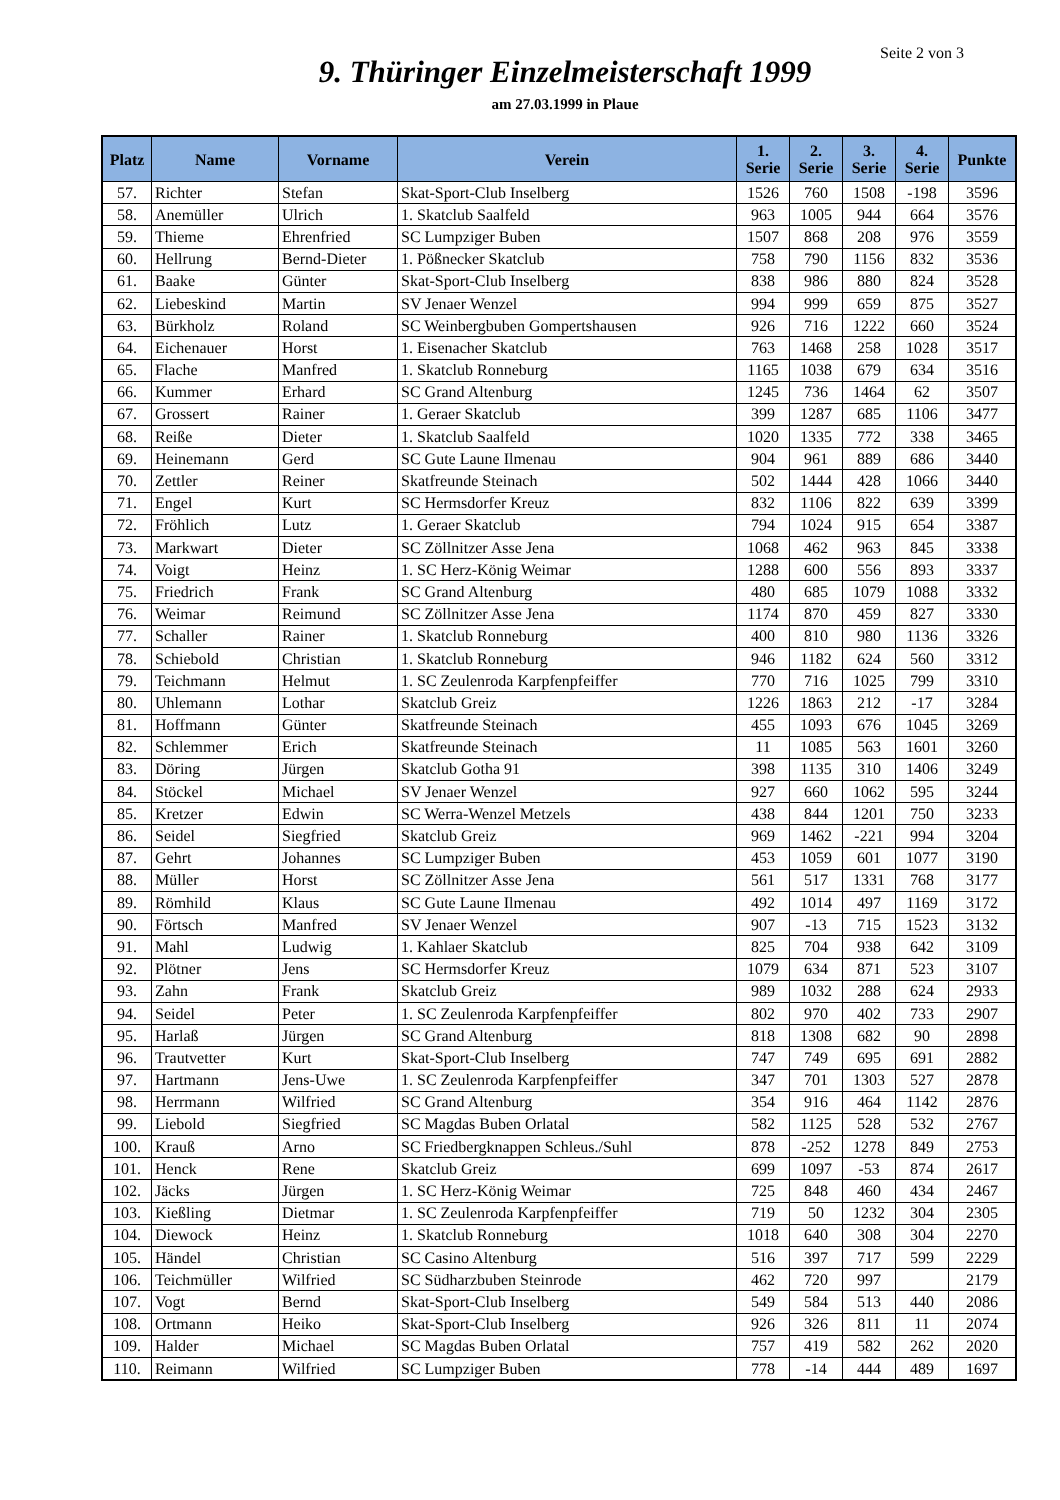Seite 2 von 3
9. Thüringer Einzelmeisterschaft 1999
am 27.03.1999 in Plaue
| Platz | Name | Vorname | Verein | 1. Serie | 2. Serie | 3. Serie | 4. Serie | Punkte |
| --- | --- | --- | --- | --- | --- | --- | --- | --- |
| 57. | Richter | Stefan | Skat-Sport-Club Inselberg | 1526 | 760 | 1508 | -198 | 3596 |
| 58. | Anemüller | Ulrich | 1. Skatclub Saalfeld | 963 | 1005 | 944 | 664 | 3576 |
| 59. | Thieme | Ehrenfried | SC Lumpziger Buben | 1507 | 868 | 208 | 976 | 3559 |
| 60. | Hellrung | Bernd-Dieter | 1. Pößnecker Skatclub | 758 | 790 | 1156 | 832 | 3536 |
| 61. | Baake | Günter | Skat-Sport-Club Inselberg | 838 | 986 | 880 | 824 | 3528 |
| 62. | Liebeskind | Martin | SV Jenaer Wenzel | 994 | 999 | 659 | 875 | 3527 |
| 63. | Bürkholz | Roland | SC Weinbergbuben Gompertshausen | 926 | 716 | 1222 | 660 | 3524 |
| 64. | Eichenauer | Horst | 1. Eisenacher Skatclub | 763 | 1468 | 258 | 1028 | 3517 |
| 65. | Flache | Manfred | 1. Skatclub Ronneburg | 1165 | 1038 | 679 | 634 | 3516 |
| 66. | Kummer | Erhard | SC Grand Altenburg | 1245 | 736 | 1464 | 62 | 3507 |
| 67. | Grossert | Rainer | 1. Geraer Skatclub | 399 | 1287 | 685 | 1106 | 3477 |
| 68. | Reiße | Dieter | 1. Skatclub Saalfeld | 1020 | 1335 | 772 | 338 | 3465 |
| 69. | Heinemann | Gerd | SC Gute Laune Ilmenau | 904 | 961 | 889 | 686 | 3440 |
| 70. | Zettler | Reiner | Skatfreunde Steinach | 502 | 1444 | 428 | 1066 | 3440 |
| 71. | Engel | Kurt | SC Hermsdorfer Kreuz | 832 | 1106 | 822 | 639 | 3399 |
| 72. | Fröhlich | Lutz | 1. Geraer Skatclub | 794 | 1024 | 915 | 654 | 3387 |
| 73. | Markwart | Dieter | SC Zöllnitzer Asse Jena | 1068 | 462 | 963 | 845 | 3338 |
| 74. | Voigt | Heinz | 1. SC Herz-König Weimar | 1288 | 600 | 556 | 893 | 3337 |
| 75. | Friedrich | Frank | SC Grand Altenburg | 480 | 685 | 1079 | 1088 | 3332 |
| 76. | Weimar | Reimund | SC Zöllnitzer Asse Jena | 1174 | 870 | 459 | 827 | 3330 |
| 77. | Schaller | Rainer | 1. Skatclub Ronneburg | 400 | 810 | 980 | 1136 | 3326 |
| 78. | Schiebold | Christian | 1. Skatclub Ronneburg | 946 | 1182 | 624 | 560 | 3312 |
| 79. | Teichmann | Helmut | 1. SC Zeulenroda Karpfenpfeiffer | 770 | 716 | 1025 | 799 | 3310 |
| 80. | Uhlemann | Lothar | Skatclub Greiz | 1226 | 1863 | 212 | -17 | 3284 |
| 81. | Hoffmann | Günter | Skatfreunde Steinach | 455 | 1093 | 676 | 1045 | 3269 |
| 82. | Schlemmer | Erich | Skatfreunde Steinach | 11 | 1085 | 563 | 1601 | 3260 |
| 83. | Döring | Jürgen | Skatclub Gotha 91 | 398 | 1135 | 310 | 1406 | 3249 |
| 84. | Stöckel | Michael | SV Jenaer Wenzel | 927 | 660 | 1062 | 595 | 3244 |
| 85. | Kretzer | Edwin | SC Werra-Wenzel Metzels | 438 | 844 | 1201 | 750 | 3233 |
| 86. | Seidel | Siegfried | Skatclub Greiz | 969 | 1462 | -221 | 994 | 3204 |
| 87. | Gehrt | Johannes | SC Lumpziger Buben | 453 | 1059 | 601 | 1077 | 3190 |
| 88. | Müller | Horst | SC Zöllnitzer Asse Jena | 561 | 517 | 1331 | 768 | 3177 |
| 89. | Römhild | Klaus | SC Gute Laune Ilmenau | 492 | 1014 | 497 | 1169 | 3172 |
| 90. | Förtsch | Manfred | SV Jenaer Wenzel | 907 | -13 | 715 | 1523 | 3132 |
| 91. | Mahl | Ludwig | 1. Kahlaer Skatclub | 825 | 704 | 938 | 642 | 3109 |
| 92. | Plötner | Jens | SC Hermsdorfer Kreuz | 1079 | 634 | 871 | 523 | 3107 |
| 93. | Zahn | Frank | Skatclub Greiz | 989 | 1032 | 288 | 624 | 2933 |
| 94. | Seidel | Peter | 1. SC Zeulenroda Karpfenpfeiffer | 802 | 970 | 402 | 733 | 2907 |
| 95. | Harlaß | Jürgen | SC Grand Altenburg | 818 | 1308 | 682 | 90 | 2898 |
| 96. | Trautvetter | Kurt | Skat-Sport-Club Inselberg | 747 | 749 | 695 | 691 | 2882 |
| 97. | Hartmann | Jens-Uwe | 1. SC Zeulenroda Karpfenpfeiffer | 347 | 701 | 1303 | 527 | 2878 |
| 98. | Herrmann | Wilfried | SC Grand Altenburg | 354 | 916 | 464 | 1142 | 2876 |
| 99. | Liebold | Siegfried | SC Magdas Buben Orlatal | 582 | 1125 | 528 | 532 | 2767 |
| 100. | Krauß | Arno | SC Friedbergknappen Schleus./Suhl | 878 | -252 | 1278 | 849 | 2753 |
| 101. | Henck | Rene | Skatclub Greiz | 699 | 1097 | -53 | 874 | 2617 |
| 102. | Jäcks | Jürgen | 1. SC Herz-König Weimar | 725 | 848 | 460 | 434 | 2467 |
| 103. | Kießling | Dietmar | 1. SC Zeulenroda Karpfenpfeiffer | 719 | 50 | 1232 | 304 | 2305 |
| 104. | Diewock | Heinz | 1. Skatclub Ronneburg | 1018 | 640 | 308 | 304 | 2270 |
| 105. | Händel | Christian | SC Casino Altenburg | 516 | 397 | 717 | 599 | 2229 |
| 106. | Teichmüller | Wilfried | SC Südharzbuben Steinrode | 462 | 720 | 997 | | 2179 |
| 107. | Vogt | Bernd | Skat-Sport-Club Inselberg | 549 | 584 | 513 | 440 | 2086 |
| 108. | Ortmann | Heiko | Skat-Sport-Club Inselberg | 926 | 326 | 811 | 11 | 2074 |
| 109. | Halder | Michael | SC Magdas Buben Orlatal | 757 | 419 | 582 | 262 | 2020 |
| 110. | Reimann | Wilfried | SC Lumpziger Buben | 778 | -14 | 444 | 489 | 1697 |